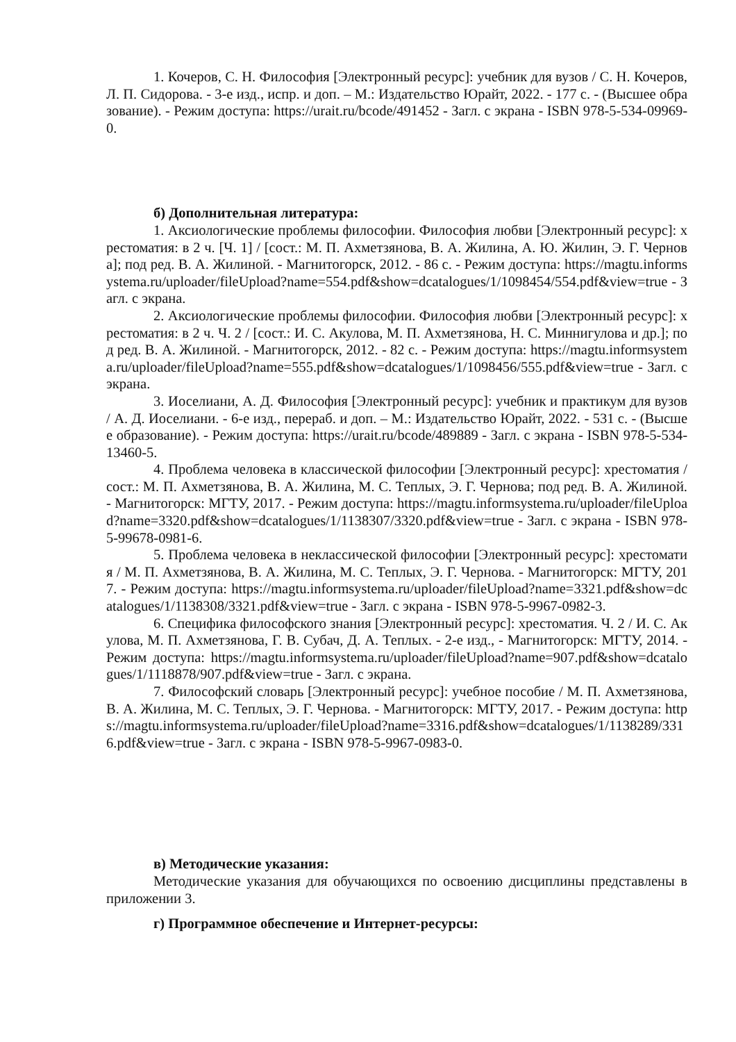1. Кочеров, С. Н. Философия [Электронный ресурс]: учебник для вузов / С. Н. Кочеров, Л. П. Сидорова. - 3-е изд., испр. и доп. – М.: Издательство Юрайт, 2022. - 177 с. - (Высшее образование). - Режим доступа: https://urait.ru/bcode/491452 - Загл. с экрана - ISBN 978-5-534-09969-0.
б) Дополнительная литература:
1. Аксиологические проблемы философии. Философия любви [Электронный ресурс]: хрестоматия: в 2 ч. [Ч. 1] / [сост.: М. П. Ахметзянова, В. А. Жилина, А. Ю. Жилин, Э. Г. Чернова]; под ред. В. А. Жилиной. - Магнитогорск, 2012. - 86 с. - Режим доступа: https://magtu.informsystema.ru/uploader/fileUpload?name=554.pdf&show=dcatalogues/1/1098454/554.pdf&view=true - Загл. с экрана.
2. Аксиологические проблемы философии. Философия любви [Электронный ресурс]: хрестоматия: в 2 ч. Ч. 2 / [сост.: И. С. Акулова, М. П. Ахметзянова, Н. С. Миннигулова и др.]; под ред. В. А. Жилиной. - Магнитогорск, 2012. - 82 с. - Режим доступа: https://magtu.informsystema.ru/uploader/fileUpload?name=555.pdf&show=dcatalogues/1/1098456/555.pdf&view=true - Загл. с экрана.
3. Иоселиани, А. Д. Философия [Электронный ресурс]: учебник и практикум для вузов / А. Д. Иоселиани. - 6-е изд., перераб. и доп. – М.: Издательство Юрайт, 2022. - 531 с. - (Высшее образование). - Режим доступа: https://urait.ru/bcode/489889 - Загл. с экрана - ISBN 978-5-534-13460-5.
4. Проблема человека в классической философии [Электронный ресурс]: хрестоматия / сост.: М. П. Ахметзянова, В. А. Жилина, М. С. Теплых, Э. Г. Чернова; под ред. В. А. Жилиной. - Магнитогорск: МГТУ, 2017. - Режим доступа: https://magtu.informsystema.ru/uploader/fileUpload?name=3320.pdf&show=dcatalogues/1/1138307/3320.pdf&view=true - Загл. с экрана - ISBN 978-5-99678-0981-6.
5. Проблема человека в неклассической философии [Электронный ресурс]: хрестоматия / М. П. Ахметзянова, В. А. Жилина, М. С. Теплых, Э. Г. Чернова. - Магнитогорск: МГТУ, 2017. - Режим доступа: https://magtu.informsystema.ru/uploader/fileUpload?name=3321.pdf&show=dcatalogues/1/1138308/3321.pdf&view=true - Загл. с экрана - ISBN 978-5-9967-0982-3.
6. Специфика философского знания [Электронный ресурс]: хрестоматия. Ч. 2 / И. С. Акулова, М. П. Ахметзянова, Г. В. Субач, Д. А. Теплых. - 2-е изд., - Магнитогорск: МГТУ, 2014. - Режим доступа: https://magtu.informsystema.ru/uploader/fileUpload?name=907.pdf&show=dcatalogues/1/1118878/907.pdf&view=true - Загл. с экрана.
7. Философский словарь [Электронный ресурс]: учебное пособие / М. П. Ахметзянова, В. А. Жилина, М. С. Теплых, Э. Г. Чернова. - Магнитогорск: МГТУ, 2017. - Режим доступа: https://magtu.informsystema.ru/uploader/fileUpload?name=3316.pdf&show=dcatalogues/1/1138289/3316.pdf&view=true - Загл. с экрана - ISBN 978-5-9967-0983-0.
в) Методические указания:
Методические указания для обучающихся по освоению дисциплины представлены в приложении 3.
г) Программное обеспечение и Интернет-ресурсы: